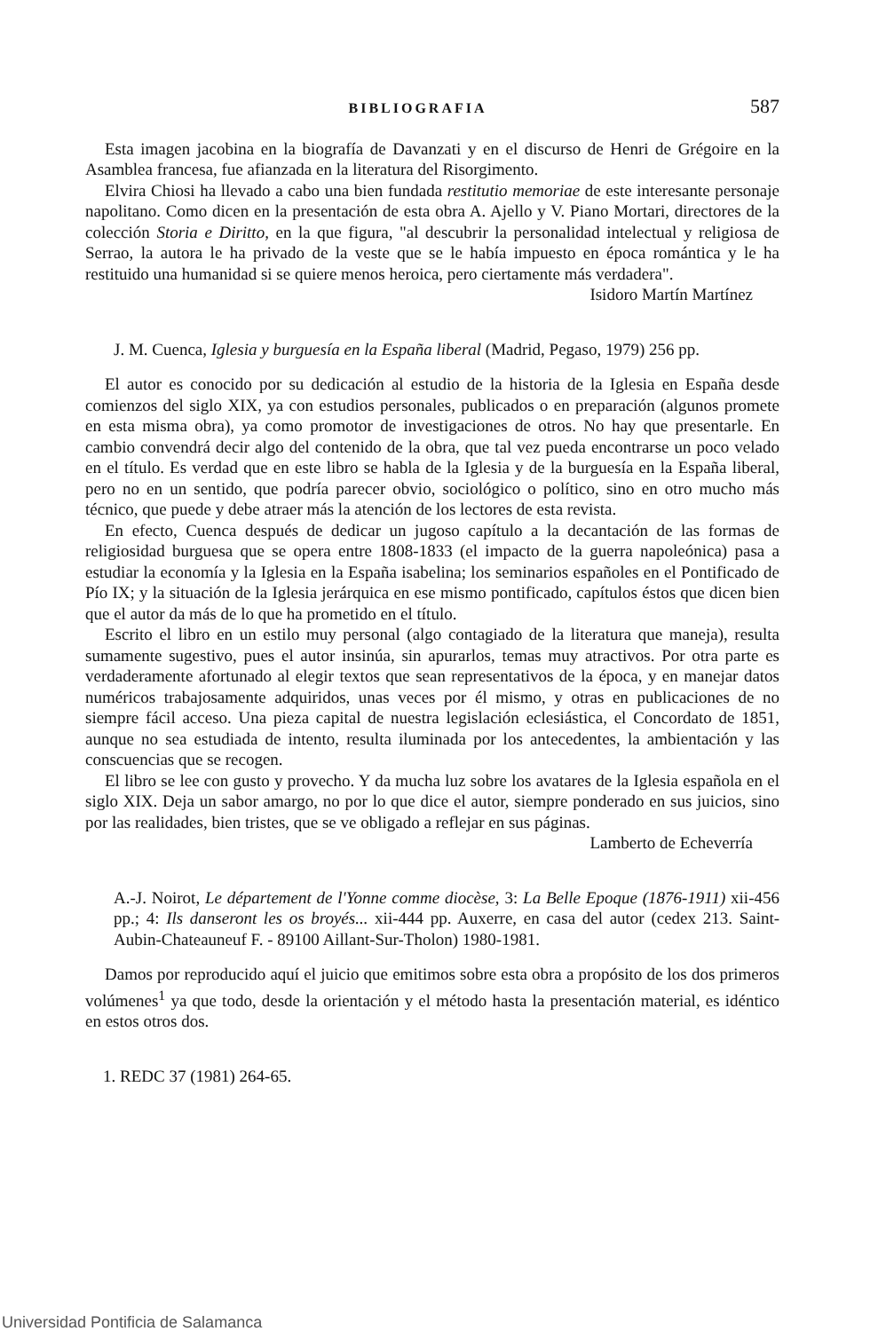BIBLIOGRAFIA 587
Esta imagen jacobina en la biografía de Davanzati y en el discurso de Henri de Grégoire en la Asamblea francesa, fue afianzada en la literatura del Risorgimento.
Elvira Chiosi ha llevado a cabo una bien fundada restitutio memoriae de este interesante personaje napolitano. Como dicen en la presentación de esta obra A. Ajello y V. Piano Mortari, directores de la colección Storia e Diritto, en la que figura, "al descubrir la personalidad intelectual y religiosa de Serrao, la autora le ha privado de la veste que se le había impuesto en época romántica y le ha restituido una humanidad si se quiere menos heroica, pero ciertamente más verdadera".
Isidoro Martín Martínez
J. M. Cuenca, Iglesia y burguesía en la España liberal (Madrid, Pegaso, 1979) 256 pp.
El autor es conocido por su dedicación al estudio de la historia de la Iglesia en España desde comienzos del siglo XIX, ya con estudios personales, publicados o en preparación (algunos promete en esta misma obra), ya como promotor de investigaciones de otros. No hay que presentarle. En cambio convendrá decir algo del contenido de la obra, que tal vez pueda encontrarse un poco velado en el título. Es verdad que en este libro se habla de la Iglesia y de la burguesía en la España liberal, pero no en un sentido, que podría parecer obvio, sociológico o político, sino en otro mucho más técnico, que puede y debe atraer más la atención de los lectores de esta revista.
En efecto, Cuenca después de dedicar un jugoso capítulo a la decantación de las formas de religiosidad burguesa que se opera entre 1808-1833 (el impacto de la guerra napoleónica) pasa a estudiar la economía y la Iglesia en la España isabelina; los seminarios españoles en el Pontificado de Pío IX; y la situación de la Iglesia jerárquica en ese mismo pontificado, capítulos éstos que dicen bien que el autor da más de lo que ha prometido en el título.
Escrito el libro en un estilo muy personal (algo contagiado de la literatura que maneja), resulta sumamente sugestivo, pues el autor insinúa, sin apurarlos, temas muy atractivos. Por otra parte es verdaderamente afortunado al elegir textos que sean representativos de la época, y en manejar datos numéricos trabajosamente adquiridos, unas veces por él mismo, y otras en publicaciones de no siempre fácil acceso. Una pieza capital de nuestra legislación eclesiástica, el Concordato de 1851, aunque no sea estudiada de intento, resulta iluminada por los antecedentes, la ambientación y las conscuencias que se recogen.
El libro se lee con gusto y provecho. Y da mucha luz sobre los avatares de la Iglesia española en el siglo XIX. Deja un sabor amargo, no por lo que dice el autor, siempre ponderado en sus juicios, sino por las realidades, bien tristes, que se ve obligado a reflejar en sus páginas.
Lamberto de Echeverría
A.-J. Noirot, Le département de l'Yonne comme diocèse, 3: La Belle Epoque (1876-1911) xii-456 pp.; 4: Ils danseront les os broyés... xii-444 pp. Auxerre, en casa del autor (cedex 213. Saint-Aubin-Chateauneuf F. - 89100 Aillant-Sur-Tholon) 1980-1981.
Damos por reproducido aquí el juicio que emitimos sobre esta obra a propósito de los dos primeros volúmenes<sup>1</sup> ya que todo, desde la orientación y el método hasta la presentación material, es idéntico en estos otros dos.
1. REDC 37 (1981) 264-65.
Universidad Pontificia de Salamanca